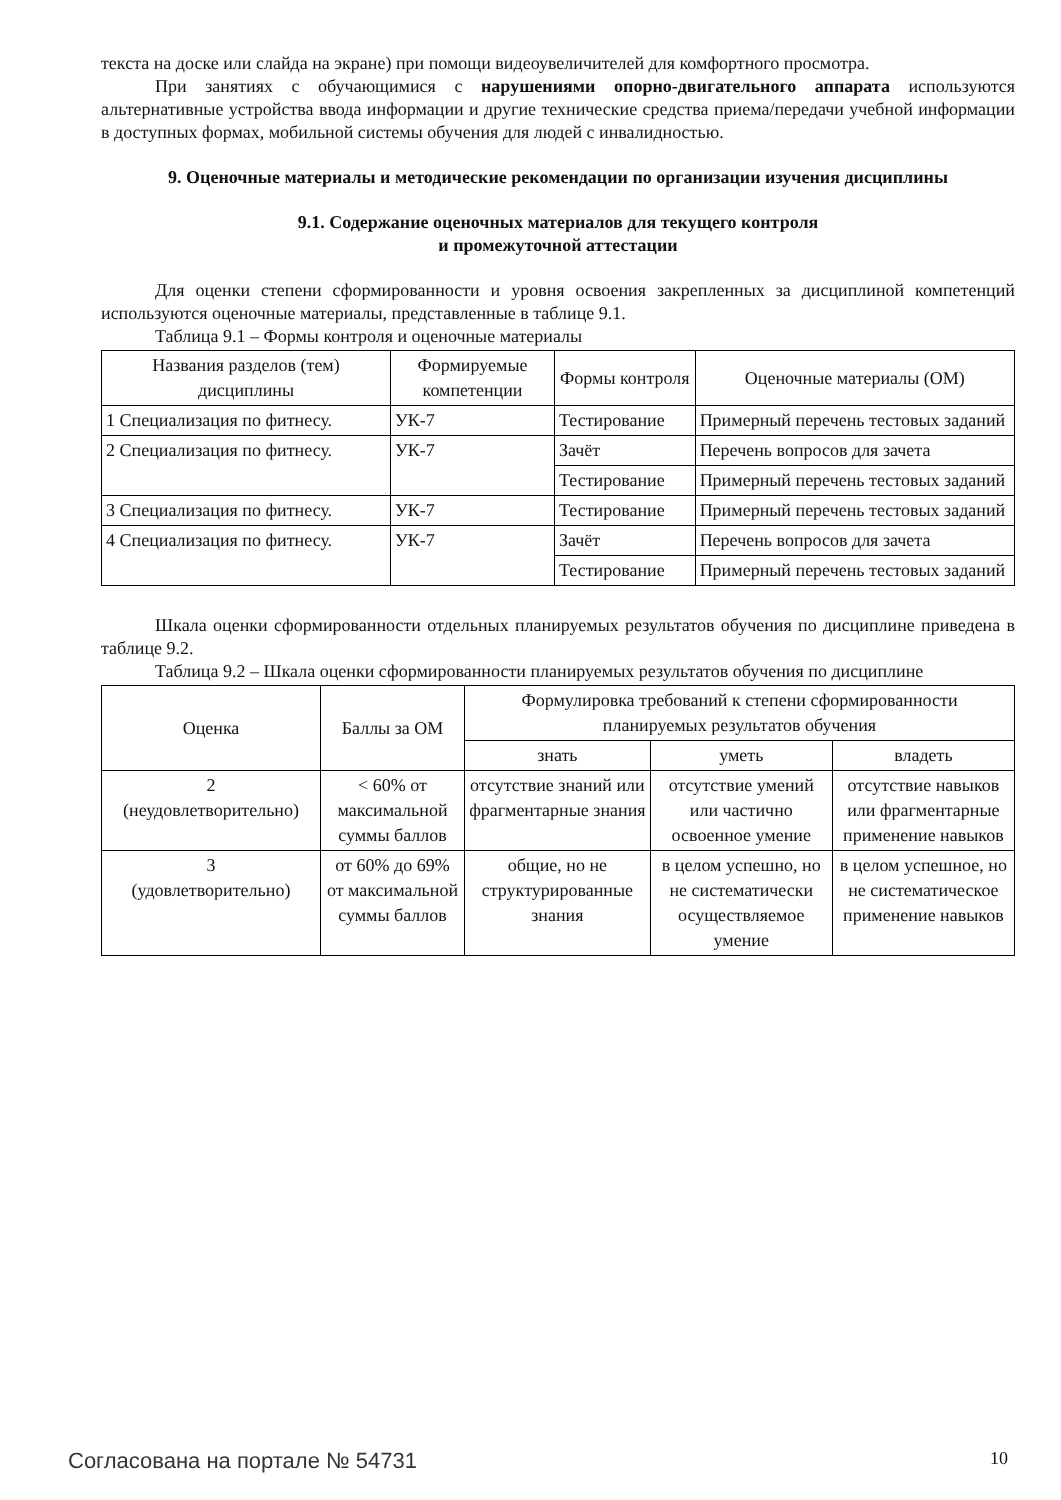текста на доске или слайда на экране) при помощи видеоувеличителей для комфортного просмотра.
При занятиях с обучающимися с нарушениями опорно-двигательного аппарата используются альтернативные устройства ввода информации и другие технические средства приема/передачи учебной информации в доступных формах, мобильной системы обучения для людей с инвалидностью.
9. Оценочные материалы и методические рекомендации по организации изучения дисциплины
9.1. Содержание оценочных материалов для текущего контроля
и промежуточной аттестации
Для оценки степени сформированности и уровня освоения закрепленных за дисциплиной компетенций используются оценочные материалы, представленные в таблице 9.1.
Таблица 9.1 – Формы контроля и оценочные материалы
| Названия разделов (тем) дисциплины | Формируемые компетенции | Формы контроля | Оценочные материалы (ОМ) |
| --- | --- | --- | --- |
| 1 Специализация по фитнесу. | УК-7 | Тестирование | Примерный перечень тестовых заданий |
| 2 Специализация по фитнесу. | УК-7 | Зачёт | Перечень вопросов для зачета |
| | | Тестирование | Примерный перечень тестовых заданий |
| 3 Специализация по фитнесу. | УК-7 | Тестирование | Примерный перечень тестовых заданий |
| 4 Специализация по фитнесу. | УК-7 | Зачёт | Перечень вопросов для зачета |
| | | Тестирование | Примерный перечень тестовых заданий |
Шкала оценки сформированности отдельных планируемых результатов обучения по дисциплине приведена в таблице 9.2.
Таблица 9.2 – Шкала оценки сформированности планируемых результатов обучения по дисциплине
| Оценка | Баллы за ОМ | Формулировка требований к степени сформированности планируемых результатов обучения | | |
| --- | --- | --- | --- | --- |
| | | знать | уметь | владеть |
| 2 (неудовлетворительно) | < 60% от максимальной суммы баллов | отсутствие знаний или фрагментарные знания | отсутствие умений или частично освоенное умение | отсутствие навыков или фрагментарные применение навыков |
| 3 (удовлетворительно) | от 60% до 69% от максимальной суммы баллов | общие, но не структурированные знания | в целом успешно, но не систематически осуществляемое умение | в целом успешное, но не систематическое применение навыков |
Согласована на портале № 54731 10